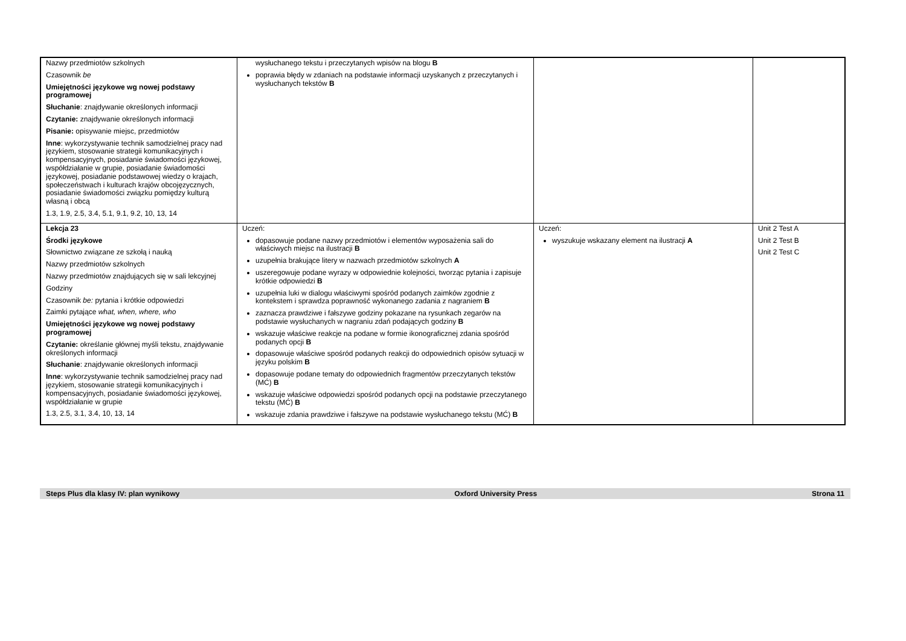| Nazwy przedmiotów szkolnych Czasownik be Umiejętności językowe wg nowej podstawy programowej Słuchanie : znajdywanie określonych informacji Czytanie: znajdywanie określonych informacji Pisanie: opisywanie miejsc, przedmiotów Inne : wykorzystywanie technik samodzielnej pracy nad językiem, stosowanie strategii komunikacyjnych i kompensacyjnych, posiadanie świadomości językowej, współdziałanie w grupie, posiadanie świadomości językowej, posiadanie podstawowej wiedzy o krajach, społeczeństwach i kulturach krajów obcojęzycznych, posiadanie świadomości związku pomiędzy kulturą własną i obcą 1.3, 1.9, 2.5, 3.4, 5.1, 9.1, 9.2, 10, 13, 14 | wysłuchanego tekstu i przeczytanych wpisów na blogu B poprawia błędy w zdaniach na podstawie informacji uzyskanych z przeczytanych i wysłuchanych tekstów B | | |
| Lekcja 23 Środki językowe Słownictwo związane ze szkołą i nauką Nazwy przedmiotów szkolnych Nazwy przedmiotów znajdujących się w sali lekcyjnej Godziny Czasownik be: pytania i krótkie odpowiedzi Zaimki pytające what, when, where, who Umiejętności językowe wg nowej podstawy programowej Czytanie: określanie głównej myśli tekstu, znajdywanie określonych informacji Słuchanie : znajdywanie określonych informacji Inne : wykorzystywanie technik samodzielnej pracy nad językiem, stosowanie strategii komunikacyjnych i kompensacyjnych, posiadanie świadomości językowej, współdziałanie w grupie 1.3, 2.5, 3.1, 3.4, 10, 13, 14 | Uczeń: dopasowuje podane nazwy przedmiotów i elementów wyposażenia sali do właściwych miejsc na ilustracji B uzupełnia brakujące litery w nazwach przedmiotów szkolnych A uszeregowuje podane wyrazy w odpowiednie kolejności, tworząc pytania i zapisuje krótkie odpowiedzi B uzupełnia luki w dialogu właściwymi spośród podanych zaimków zgodnie z kontekstem i sprawdza poprawność wykonanego zadania z nagraniem B zaznacza prawdziwe i fałszywe godziny pokazane na rysunkach zegarów na podstawie wysłuchanych w nagraniu zdań podających godziny B wskazuje właściwe reakcje na podane w formie ikonograficznej zdania spośród podanych opcji B dopasowuje właściwe spośród podanych reakcji do odpowiednich opisów sytuacji w języku polskim B dopasowuje podane tematy do odpowiednich fragmentów przeczytanych tekstów (MĆ) B wskazuje właściwe odpowiedzi spośród podanych opcji na podstawie przeczytanego tekstu (MĆ) B wskazuje zdania prawdziwe i fałszywe na podstawie wysłuchanego tekstu (MĆ) B | Uczeń: wyszukuje wskazany element na ilustracji A | Unit 2 Test A Unit 2 Test B Unit 2 Test C |
Steps Plus dla klasy IV: plan wynikowy Oxford University Press Strona 11